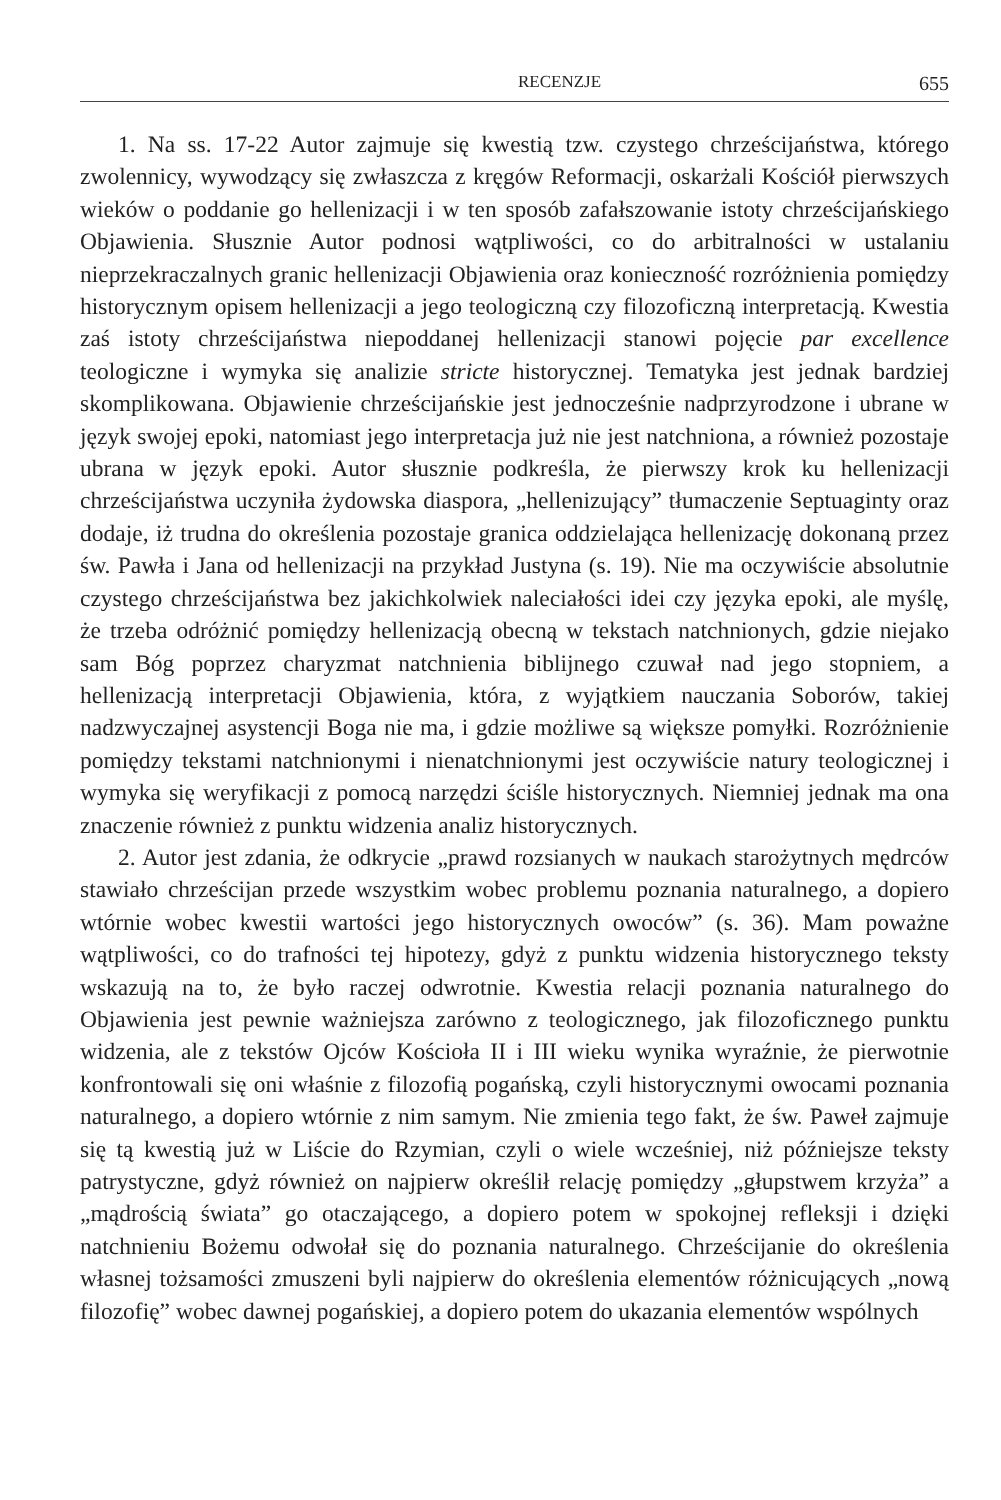RECENZJE 655
1. Na ss. 17-22 Autor zajmuje się kwestią tzw. czystego chrześcijaństwa, którego zwolennicy, wywodzący się zwłaszcza z kręgów Reformacji, oskarżali Kościół pierwszych wieków o poddanie go hellenizacji i w ten sposób zafałszowanie istoty chrześcijańskiego Objawienia. Słusznie Autor podnosi wątpliwości, co do arbitralności w ustalaniu nieprzekraczalnych granic hellenizacji Objawienia oraz konieczność rozróżnienia pomiędzy historycznym opisem hellenizacji a jego teologiczną czy filozoficzną interpretacją. Kwestia zaś istoty chrześcijaństwa niepoddanej hellenizacji stanowi pojęcie par excellence teologiczne i wymyka się analizie stricte historycznej. Tematyka jest jednak bardziej skomplikowana. Objawienie chrześcijańskie jest jednocześnie nadprzyrodzone i ubrane w język swojej epoki, natomiast jego interpretacja już nie jest natchniona, a również pozostaje ubrana w język epoki. Autor słusznie podkreśla, że pierwszy krok ku hellenizacji chrześcijaństwa uczyniła żydowska diaspora, „hellenizujący” tłumaczenie Septuaginty oraz dodaje, iż trudna do określenia pozostaje granica oddzielająca hellenizację dokonaną przez św. Pawła i Jana od hellenizacji na przykład Justyna (s. 19). Nie ma oczywiście absolutnie czystego chrześcijaństwa bez jakichkolwiek naleciałości idei czy języka epoki, ale myślę, że trzeba odróżnić pomiędzy hellenizacją obecną w tekstach natchnionych, gdzie niejako sam Bóg poprzez charyzmat natchnienia biblijnego czuwał nad jego stopniem, a hellenizacją interpretacji Objawienia, która, z wyjątkiem nauczania Soborów, takiej nadzwyczajnej asystencji Boga nie ma, i gdzie możliwe są większe pomyłki. Rozróżnienie pomiędzy tekstami natchnionymi i nienatchnionymi jest oczywiście natury teologicznej i wymyka się weryfikacji z pomocą narzędzi ściśle historycznych. Niemniej jednak ma ona znaczenie również z punktu widzenia analiz historycznych.
2. Autor jest zdania, że odkrycie „prawd rozsianych w naukach starożytnych mędrców stawiało chrześcijan przede wszystkim wobec problemu poznania naturalnego, a dopiero wtórnie wobec kwestii wartości jego historycznych owoców” (s. 36). Mam poważne wątpliwości, co do trafności tej hipotezy, gdyż z punktu widzenia historycznego teksty wskazują na to, że było raczej odwrotnie. Kwestia relacji poznania naturalnego do Objawienia jest pewnie ważniejsza zarówno z teologicznego, jak filozoficznego punktu widzenia, ale z tekstów Ojców Kościoła II i III wieku wynika wyraźnie, że pierwotnie konfrontowali się oni właśnie z filozofią pogańską, czyli historycznymi owocami poznania naturalnego, a dopiero wtórnie z nim samym. Nie zmienia tego fakt, że św. Paweł zajmuje się tą kwestią już w Liście do Rzymian, czyli o wiele wcześniej, niż późniejsze teksty patrystyczne, gdyż również on najpierw określił relację pomiędzy „głupstwem krzyża” a „mądrością świata” go otaczającego, a dopiero potem w spokojnej refleksji i dzięki natchnieniu Bożemu odwołał się do poznania naturalnego. Chrześcijanie do określenia własnej tożsamości zmuszeni byli najpierw do określenia elementów różnicujących „nową filozofię” wobec dawnej pogańskiej, a dopiero potem do ukazania elementów wspólnych